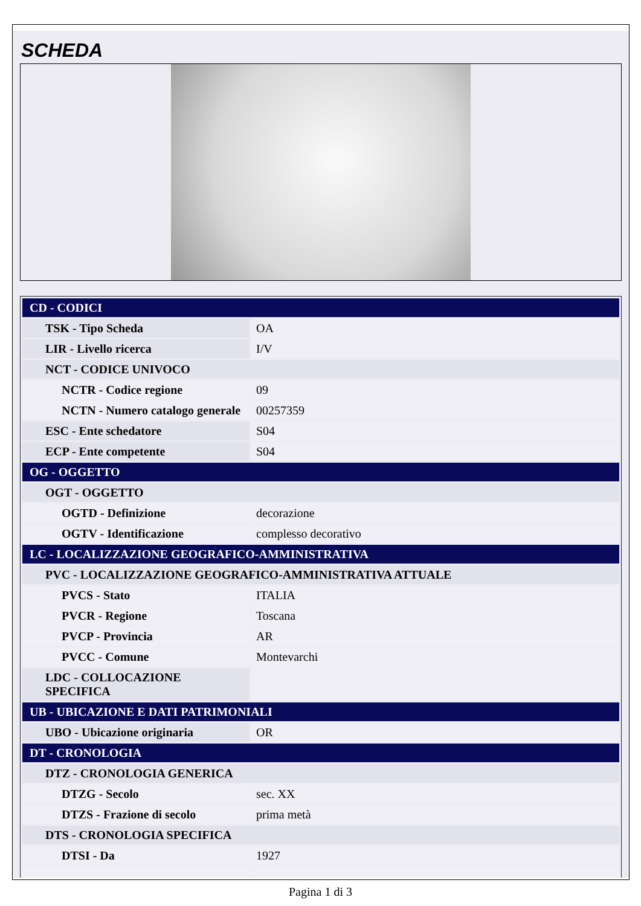SCHEDA
| CD - CODICI | |
| TSK - Tipo Scheda | OA |
| LIR - Livello ricerca | I/V |
| NCT - CODICE UNIVOCO | |
| NCTR - Codice regione | 09 |
| NCTN - Numero catalogo generale | 00257359 |
| ESC - Ente schedatore | S04 |
| ECP - Ente competente | S04 |
| OG - OGGETTO | |
| OGT - OGGETTO | |
| OGTD - Definizione | decorazione |
| OGTV - Identificazione | complesso decorativo |
| LC - LOCALIZZAZIONE GEOGRAFICO-AMMINISTRATIVA | |
| PVC - LOCALIZZAZIONE GEOGRAFICO-AMMINISTRATIVA ATTUALE | |
| PVCS - Stato | ITALIA |
| PVCR - Regione | Toscana |
| PVCP - Provincia | AR |
| PVCC - Comune | Montevarchi |
| LDC - COLLOCAZIONE SPECIFICA | |
| UB - UBICAZIONE E DATI PATRIMONIALI | |
| UBO - Ubicazione originaria | OR |
| DT - CRONOLOGIA | |
| DTZ - CRONOLOGIA GENERICA | |
| DTZG - Secolo | sec. XX |
| DTZS - Frazione di secolo | prima metà |
| DTS - CRONOLOGIA SPECIFICA | |
| DTSI - Da | 1927 |
Pagina 1 di 3